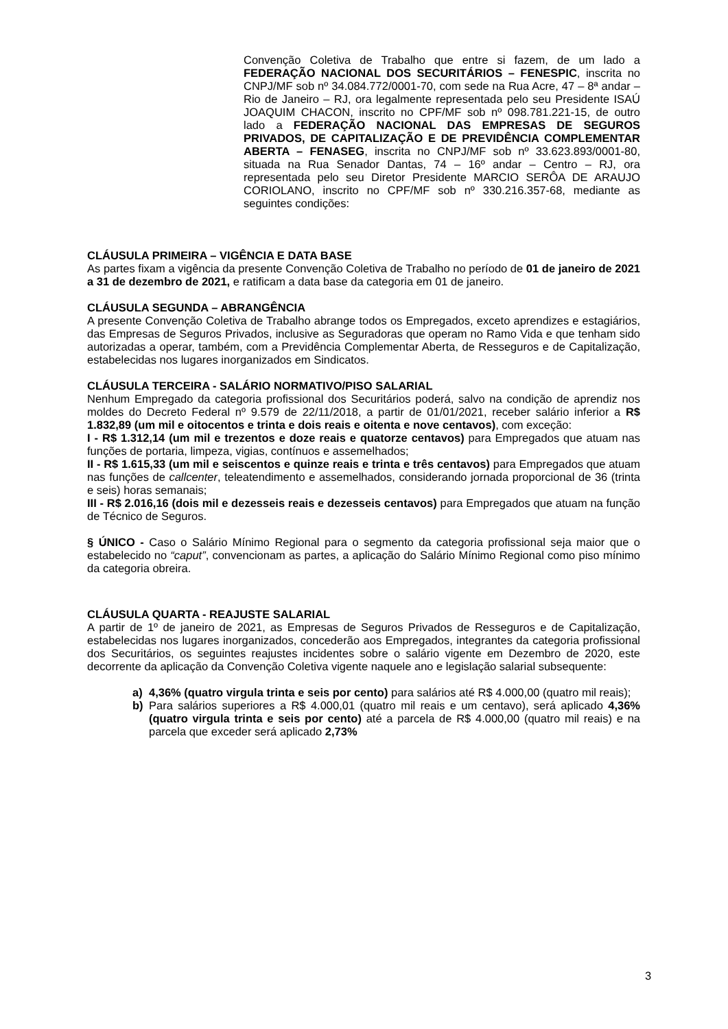Convenção Coletiva de Trabalho que entre si fazem, de um lado a FEDERAÇÃO NACIONAL DOS SECURITÁRIOS – FENESPIC, inscrita no CNPJ/MF sob nº 34.084.772/0001-70, com sede na Rua Acre, 47 – 8ª andar – Rio de Janeiro – RJ, ora legalmente representada pelo seu Presidente ISAÚ JOAQUIM CHACON, inscrito no CPF/MF sob nº 098.781.221-15, de outro lado a FEDERAÇÃO NACIONAL DAS EMPRESAS DE SEGUROS PRIVADOS, DE CAPITALIZAÇÃO E DE PREVIDÊNCIA COMPLEMENTAR ABERTA – FENASEG, inscrita no CNPJ/MF sob nº 33.623.893/0001-80, situada na Rua Senador Dantas, 74 – 16º andar – Centro – RJ, ora representada pelo seu Diretor Presidente MARCIO SERÔA DE ARAUJO CORIOLANO, inscrito no CPF/MF sob nº 330.216.357-68, mediante as seguintes condições:
CLÁUSULA PRIMEIRA – VIGÊNCIA E DATA BASE
As partes fixam a vigência da presente Convenção Coletiva de Trabalho no período de 01 de janeiro de 2021 a 31 de dezembro de 2021, e ratificam a data base da categoria em 01 de janeiro.
CLÁUSULA SEGUNDA – ABRANGÊNCIA
A presente Convenção Coletiva de Trabalho abrange todos os Empregados, exceto aprendizes e estagiários, das Empresas de Seguros Privados, inclusive as Seguradoras que operam no Ramo Vida e que tenham sido autorizadas a operar, também, com a Previdência Complementar Aberta, de Resseguros e de Capitalização, estabelecidas nos lugares inorganizados em Sindicatos.
CLÁUSULA TERCEIRA - SALÁRIO NORMATIVO/PISO SALARIAL
Nenhum Empregado da categoria profissional dos Securitários poderá, salvo na condição de aprendiz nos moldes do Decreto Federal nº 9.579 de 22/11/2018, a partir de 01/01/2021, receber salário inferior a R$ 1.832,89 (um mil e oitocentos e trinta e dois reais e oitenta e nove centavos), com exceção:
I - R$ 1.312,14 (um mil e trezentos e doze reais e quatorze centavos) para Empregados que atuam nas funções de portaria, limpeza, vigias, contínuos e assemelhados;
II - R$ 1.615,33 (um mil e seiscentos e quinze reais e trinta e três centavos) para Empregados que atuam nas funções de callcenter, teleatendimento e assemelhados, considerando jornada proporcional de 36 (trinta e seis) horas semanais;
III - R$ 2.016,16 (dois mil e dezesseis reais e dezesseis centavos) para Empregados que atuam na função de Técnico de Seguros.
§ ÚNICO - Caso o Salário Mínimo Regional para o segmento da categoria profissional seja maior que o estabelecido no “caput”, convencionam as partes, a aplicação do Salário Mínimo Regional como piso mínimo da categoria obreira.
CLÁUSULA QUARTA - REAJUSTE SALARIAL
A partir de 1º de janeiro de 2021, as Empresas de Seguros Privados de Resseguros e de Capitalização, estabelecidas nos lugares inorganizados, concederão aos Empregados, integrantes da categoria profissional dos Securitários, os seguintes reajustes incidentes sobre o salário vigente em Dezembro de 2020, este decorrente da aplicação da Convenção Coletiva vigente naquele ano e legislação salarial subsequente:
a) 4,36% (quatro virgula trinta e seis por cento) para salários até R$ 4.000,00 (quatro mil reais);
b) Para salários superiores a R$ 4.000,01 (quatro mil reais e um centavo), será aplicado 4,36% (quatro virgula trinta e seis por cento) até a parcela de R$ 4.000,00 (quatro mil reais) e na parcela que exceder será aplicado 2,73%
3